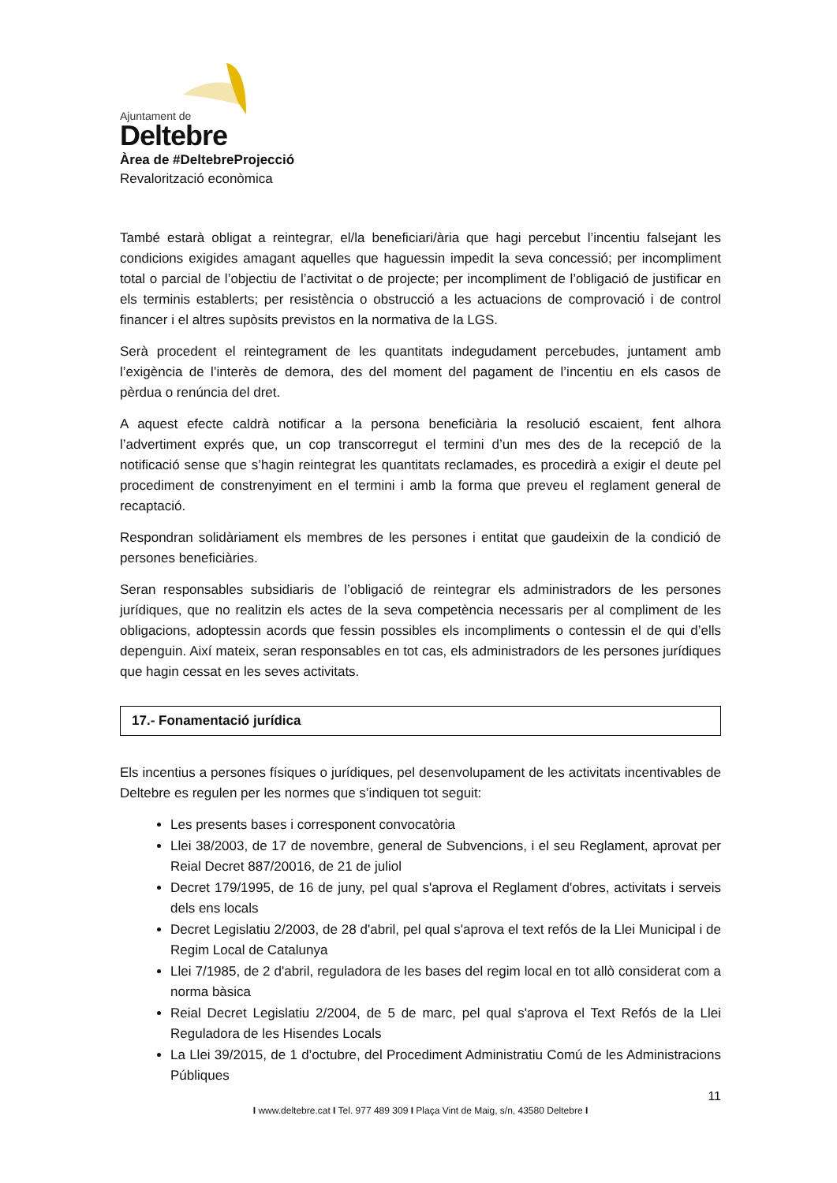Ajuntament de
Deltebre
Àrea de #DeltebreProjecció
Revalorització econòmica
També estarà obligat a reintegrar, el/la beneficiari/ària que hagi percebut l’incentiu falsejant les condicions exigides amagant aquelles que haguessin impedit la seva concessió; per incompliment total o parcial de l’objectiu de l’activitat o de projecte; per incompliment de l’obligació de justificar en els terminis establerts; per resistència o obstrucció a les actuacions de comprovació i de control financer i el altres supòsits previstos en la normativa de la LGS.
Serà procedent el reintegrament de les quantitats indegudament percebudes, juntament amb l’exigència de l’interès de demora, des del moment del pagament de l’incentiu en els casos de pèrdua o renúncia del dret.
A aquest efecte caldrà notificar a la persona beneficiària la resolució escaient, fent alhora l’advertiment exprés que, un cop transcorregut el termini d’un mes des de la recepció de la notificació sense que s’hagin reintegrat les quantitats reclamades, es procedirà a exigir el deute pel procediment de constrenyiment en el termini i amb la forma que preveu el reglament general de recaptació.
Respondran solidàriament els membres de les persones i entitat que gaudeixin de la condició de persones beneficiàries.
Seran responsables subsidiaris de l’obligació de reintegrar els administradors de les persones jurídiques, que no realitzin els actes de la seva competència necessaris per al compliment de les obligacions, adoptessin acords que fessin possibles els incompliments o contessin el de qui d’ells depenguin. Així mateix, seran responsables en tot cas, els administradors de les persones jurídiques que hagin cessat en les seves activitats.
17.- Fonamentació jurídica
Els incentius a persones físiques o jurídiques, pel desenvolupament de les activitats incentivables de Deltebre es regulen per les normes que s’indiquen tot seguit:
Les presents bases i corresponent convocatòria
Llei 38/2003, de 17 de novembre, general de Subvencions, i el seu Reglament, aprovat per Reial Decret 887/20016, de 21 de juliol
Decret 179/1995, de 16 de juny, pel qual s'aprova el Reglament d'obres, activitats i serveis dels ens locals
Decret Legislatiu 2/2003, de 28 d'abril, pel qual s'aprova el text refós de la Llei Municipal i de Regim Local de Catalunya
Llei 7/1985, de 2 d'abril, reguladora de les bases del regim local en tot allò considerat com a norma bàsica
Reial Decret Legislatiu 2/2004, de 5 de marc, pel qual s'aprova el Text Refós de la Llei Reguladora de les Hisendes Locals
La Llei 39/2015, de 1 d’octubre, del Procediment Administratiu Comú de les Administracions Públiques
11
I www.deltebre.cat I Tel. 977 489 309 I Plaça Vint de Maig, s/n, 43580 Deltebre I